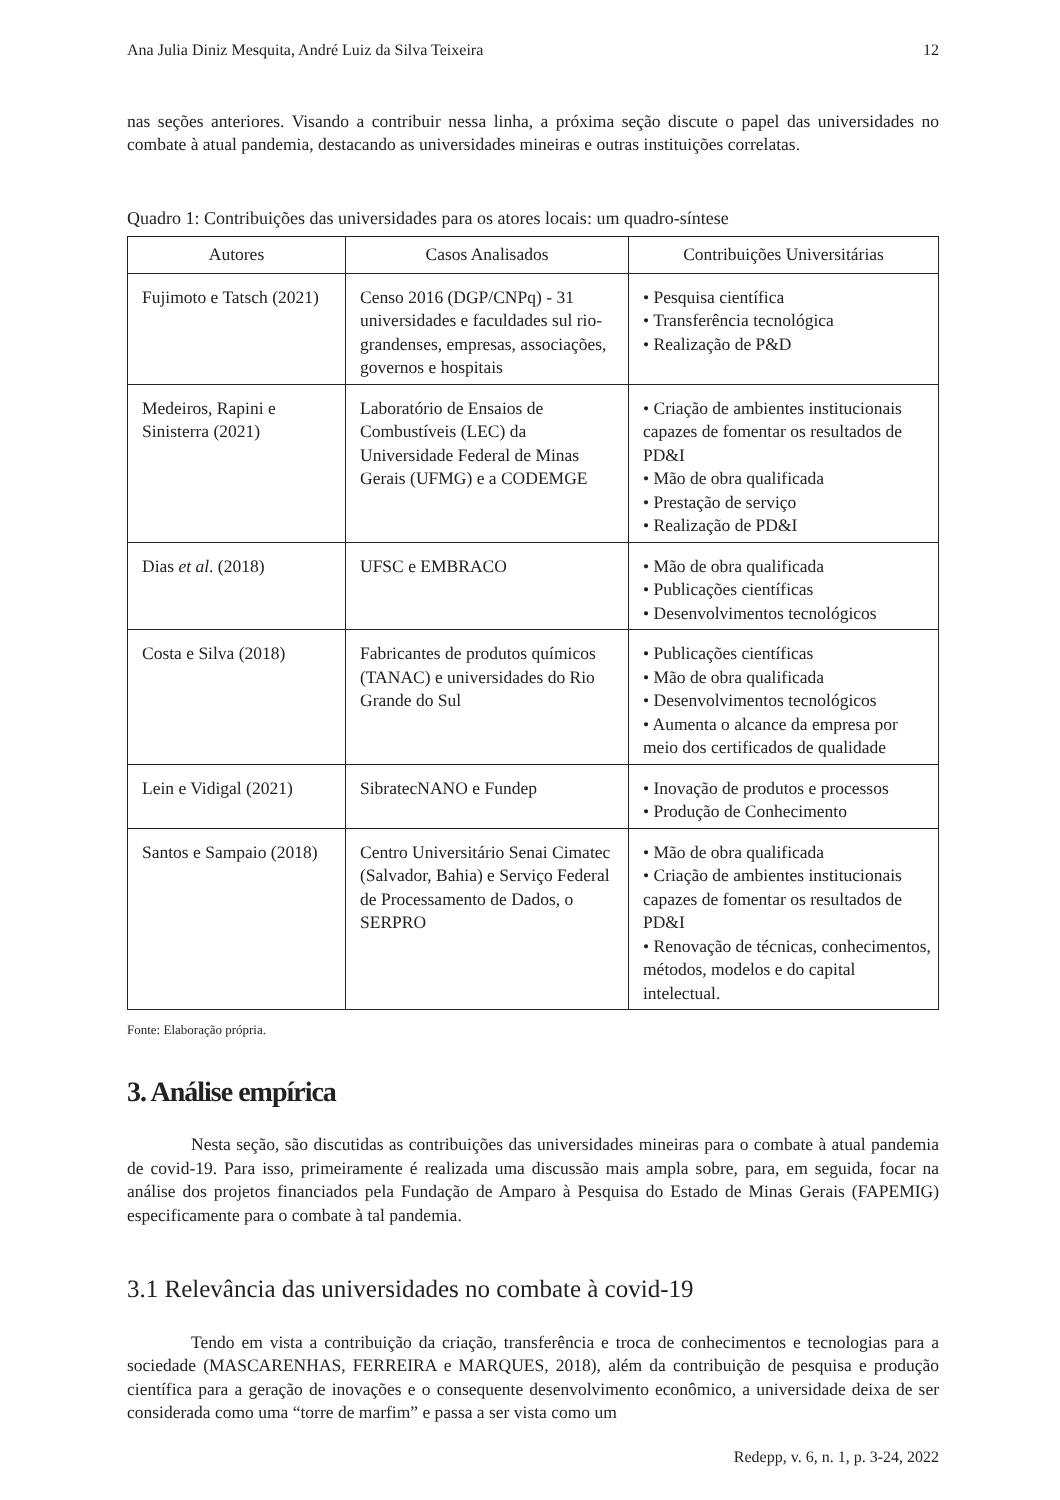Ana Julia Diniz Mesquita, André Luiz da Silva Teixeira 12
nas seções anteriores. Visando a contribuir nessa linha, a próxima seção discute o papel das universidades no combate à atual pandemia, destacando as universidades mineiras e outras instituições correlatas.
Quadro 1: Contribuições das universidades para os atores locais: um quadro-síntese
| Autores | Casos Analisados | Contribuições Universitárias |
| --- | --- | --- |
| Fujimoto e Tatsch (2021) | Censo 2016 (DGP/CNPq) - 31 universidades e faculdades sul rio-grandenses, empresas, associações, governos e hospitais | • Pesquisa científica • Transferência tecnológica • Realização de P&D |
| Medeiros, Rapini e Sinisterra (2021) | Laboratório de Ensaios de Combustíveis (LEC) da Universidade Federal de Minas Gerais (UFMG) e a CODEMGE | • Criação de ambientes institucionais capazes de fomentar os resultados de PD&I • Mão de obra qualificada • Prestação de serviço • Realização de PD&I |
| Dias et al . (2018) | UFSC e EMBRACO | • Mão de obra qualificada • Publicações científicas • Desenvolvimentos tecnológicos |
| Costa e Silva (2018) | Fabricantes de produtos químicos (TANAC) e universidades do Rio Grande do Sul | • Publicações científicas • Mão de obra qualificada • Desenvolvimentos tecnológicos • Aumenta o alcance da empresa por meio dos certificados de qualidade |
| Lein e Vidigal (2021) | SibratecNANO e Fundep | • Inovação de produtos e processos • Produção de Conhecimento |
| Santos e Sampaio (2018) | Centro Universitário Senai Cimatec (Salvador, Bahia) e Serviço Federal de Processamento de Dados, o SERPRO | • Mão de obra qualificada • Criação de ambientes institucionais capazes de fomentar os resultados de PD&I • Renovação de técnicas, conhecimentos, métodos, modelos e do capital intelectual. |
Fonte: Elaboração própria.
3. Análise empírica
Nesta seção, são discutidas as contribuições das universidades mineiras para o combate à atual pandemia de covid-19. Para isso, primeiramente é realizada uma discussão mais ampla sobre, para, em seguida, focar na análise dos projetos financiados pela Fundação de Amparo à Pesquisa do Estado de Minas Gerais (FAPEMIG) especificamente para o combate à tal pandemia.
3.1 Relevância das universidades no combate à covid-19
Tendo em vista a contribuição da criação, transferência e troca de conhecimentos e tecnologias para a sociedade (MASCARENHAS, FERREIRA e MARQUES, 2018), além da contribuição de pesquisa e produção científica para a geração de inovações e o consequente desenvolvimento econômico, a universidade deixa de ser considerada como uma “torre de marfim” e passa a ser vista como um
Redepp, v. 6, n. 1, p. 3-24, 2022